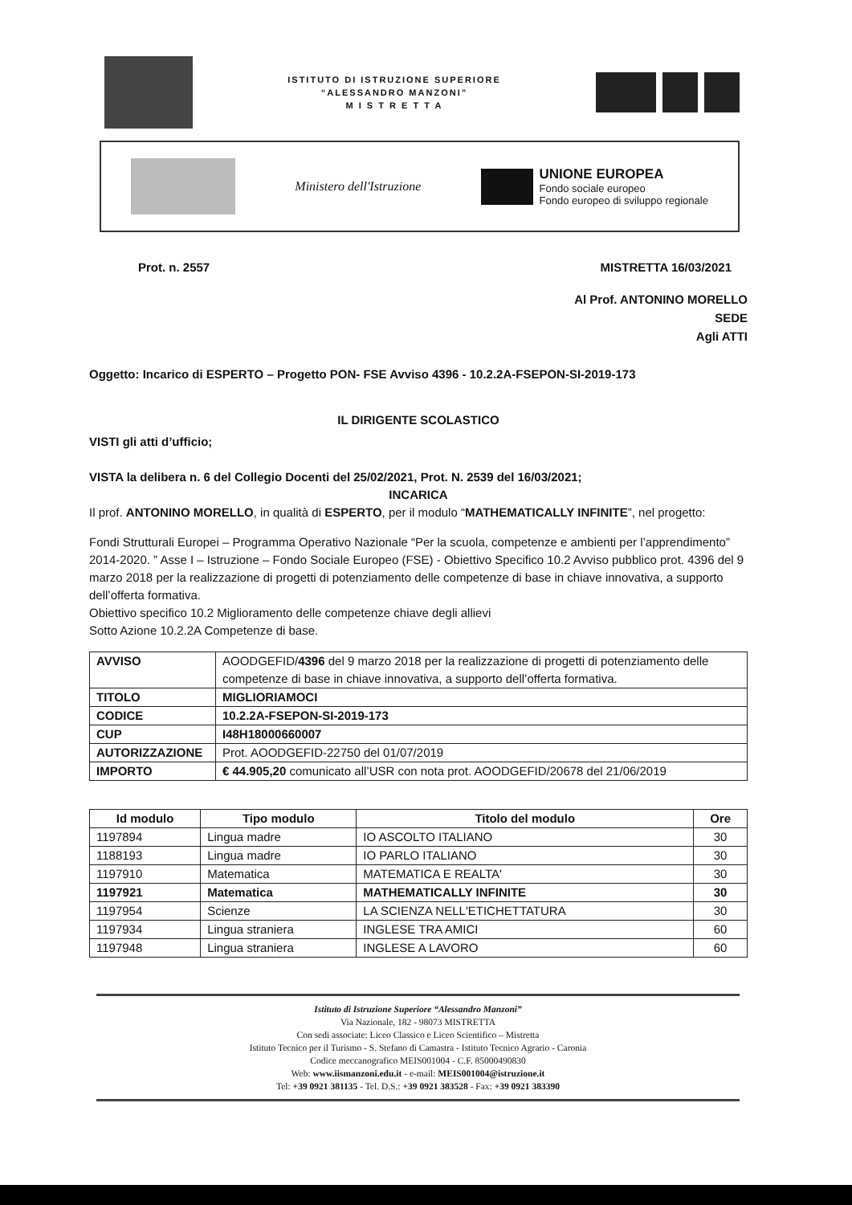ISTITUTO DI ISTRUZIONE SUPERIORE
“ALESSANDRO MANZONI”
M I S T R E T T A
Ministero dell'Istruzione
UNIONE EUROPEA
Fondo sociale europeo
Fondo europeo di sviluppo regionale
Prot. n. 2557 MISTRETTA 16/03/2021
Al Prof. ANTONINO MORELLO
SEDE
Agli ATTI
Oggetto: Incarico di ESPERTO – Progetto PON- FSE Avviso 4396 - 10.2.2A-FSEPON-SI-2019-173
IL DIRIGENTE SCOLASTICO
VISTI gli atti d’ufficio;
VISTA la delibera n. 6 del Collegio Docenti del 25/02/2021, Prot. N. 2539 del 16/03/2021;
INCARICA
Il prof. ANTONINO MORELLO, in qualità di ESPERTO, per il modulo “MATHEMATICALLY INFINITE”, nel progetto:
Fondi Strutturali Europei – Programma Operativo Nazionale “Per la scuola, competenze e ambienti per l’apprendimento” 2014-2020. ” Asse I – Istruzione – Fondo Sociale Europeo (FSE) - Obiettivo Specifico 10.2 Avviso pubblico prot. 4396 del 9 marzo 2018 per la realizzazione di progetti di potenziamento delle competenze di base in chiave innovativa, a supporto dell’offerta formativa.
Obiettivo specifico 10.2 Miglioramento delle competenze chiave degli allievi
Sotto Azione 10.2.2A Competenze di base.
| AVVISO | AOODGEFID/ 4396 del 9 marzo 2018 per la realizzazione di progetti di potenziamento delle competenze di base in chiave innovativa, a supporto dell’offerta formativa. |
| TITOLO | MIGLIORIAMOCI |
| CODICE | 10.2.2A-FSEPON-SI-2019-173 |
| CUP | I48H18000660007 |
| AUTORIZZAZIONE | Prot. AOODGEFID-22750 del 01/07/2019 |
| IMPORTO | € 44.905,20 comunicato all’USR con nota prot. AOODGEFID/20678 del 21/06/2019 |
| Id modulo | Tipo modulo | Titolo del modulo | Ore |
| --- | --- | --- | --- |
| 1197894 | Lingua madre | IO ASCOLTO ITALIANO | 30 |
| 1188193 | Lingua madre | IO PARLO ITALIANO | 30 |
| 1197910 | Matematica | MATEMATICA E REALTA' | 30 |
| 1197921 | Matematica | MATHEMATICALLY INFINITE | 30 |
| 1197954 | Scienze | LA SCIENZA NELL'ETICHETTATURA | 30 |
| 1197934 | Lingua straniera | INGLESE TRA AMICI | 60 |
| 1197948 | Lingua straniera | INGLESE A LAVORO | 60 |
Istituto di Istruzione Superiore “Alessandro Manzoni”
Via Nazionale, 182 - 98073 MISTRETTA
Con sedi associate: Liceo Classico e Liceo Scientifico – Mistretta
Istituto Tecnico per il Turismo - S. Stefano di Camastra - Istituto Tecnico Agrario - Caronia
Codice meccanografico MEIS001004 - C.F. 85000490830
Web: www.iismanzoni.edu.it - e-mail: MEIS001004@istruzione.it
Tel: +39 0921 381135 - Tel. D.S.: +39 0921 383528 - Fax: +39 0921 383390